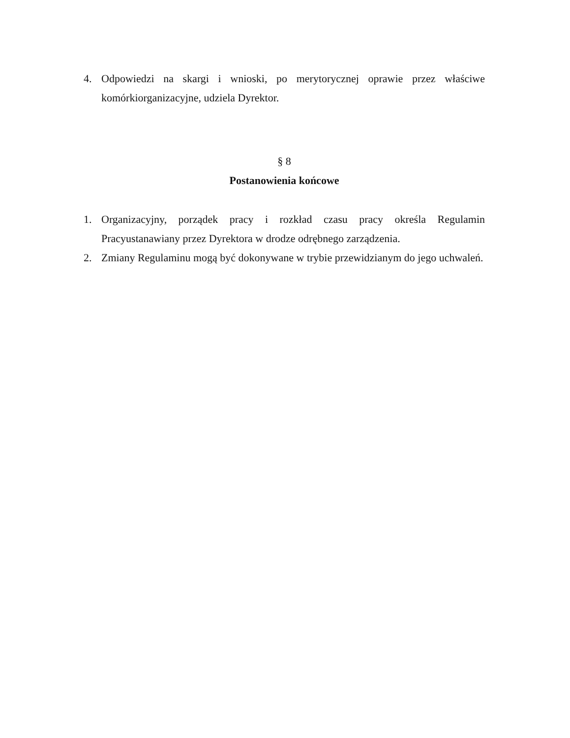4. Odpowiedzi na skargi i wnioski, po merytorycznej oprawie przez właściwe komórkiorganizacyjne, udziela Dyrektor.
§ 8
Postanowienia końcowe
1. Organizacyjny, porządek pracy i rozkład czasu pracy określa Regulamin Pracyustanawiany przez Dyrektora w drodze odrębnego zarządzenia.
2. Zmiany Regulaminu mogą być dokonywane w trybie przewidzianym do jego uchwaleń.